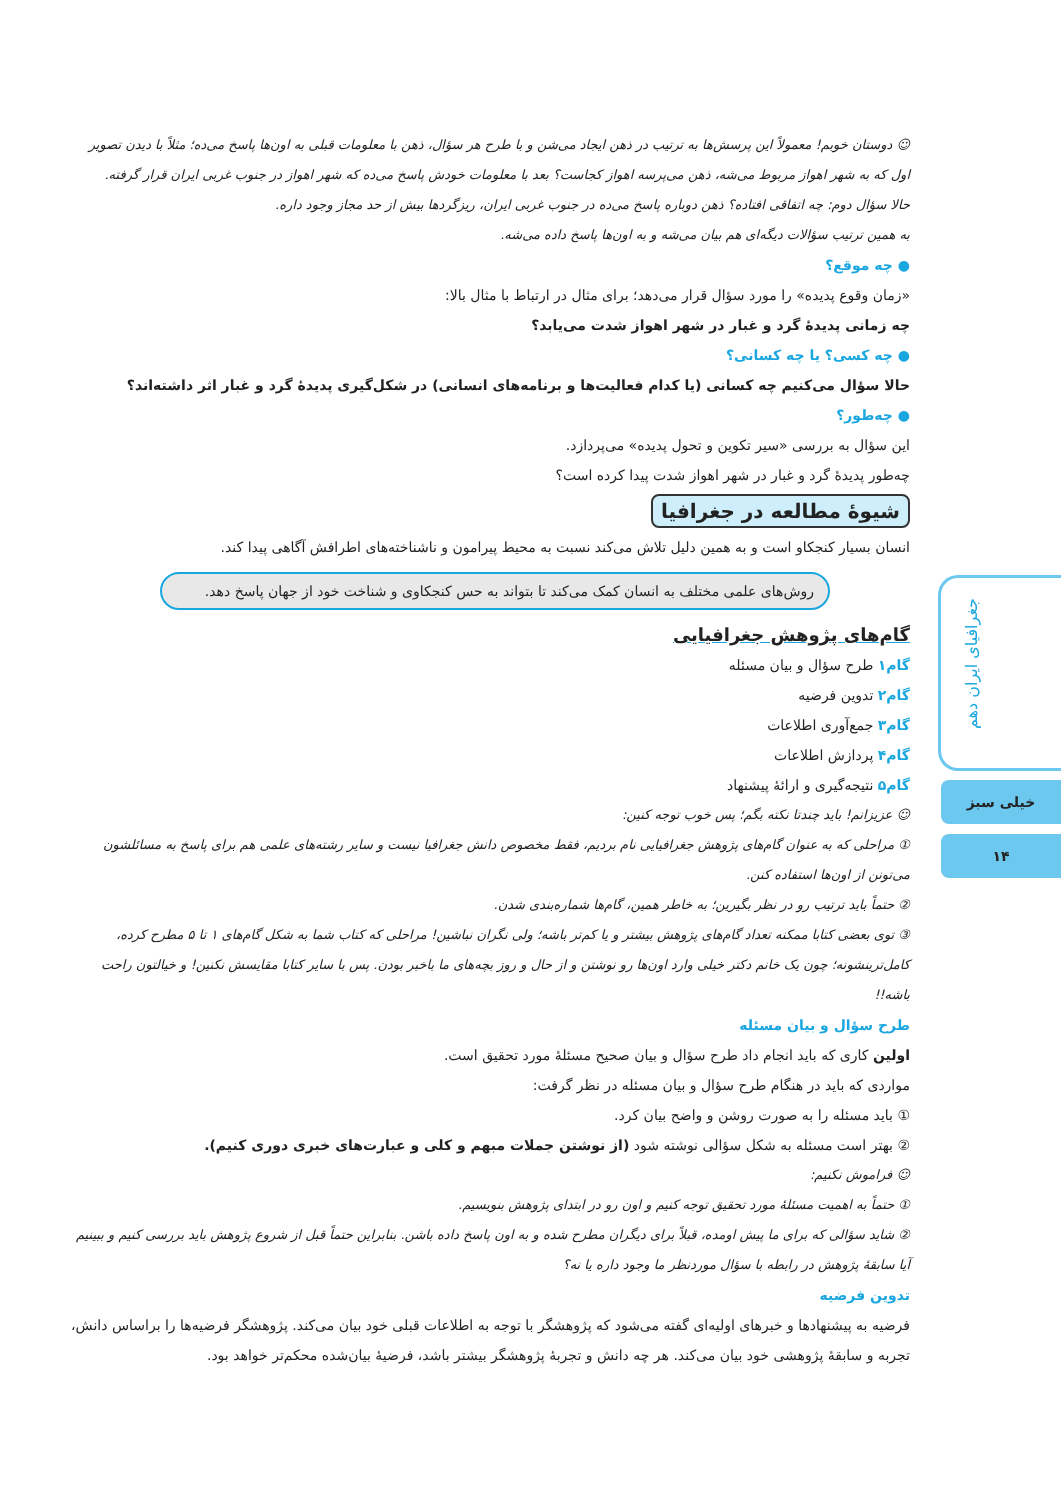☺ دوستان خوبم! معمولاً این پرسش‌ها به ترتیب در ذهن ایجاد می‌شن و با طرح هر سؤال، ذهن با معلومات قبلی به اون‌ها پاسخ می‌ده؛ مثلاً با دیدن تصویر اول که به شهر اهواز مربوط می‌شه، ذهن می‌پرسه اهواز کجاست؟ بعد با معلومات خودش پاسخ می‌ده که شهر اهواز در جنوب غربی ایران قرار گرفته.
حالا سؤال دوم: چه اتفاقی افتاده؟ ذهن دوباره پاسخ می‌ده در جنوب غربی ایران، ریزگردها بیش از حد مجاز وجود داره.
به همین ترتیب سؤالات دیگه‌ای هم بیان می‌شه و به اون‌ها پاسخ داده می‌شه.
● چه موقع؟
«زمان وقوع پدیده» را مورد سؤال قرار می‌دهد؛ برای مثال در ارتباط با مثال بالا:
چه زمانی پدیدهٔ گرد و غبار در شهر اهواز شدت می‌یابد؟
● چه کسی؟ یا چه کسانی؟
حالا سؤال می‌کنیم چه کسانی (یا کدام فعالیت‌ها و برنامه‌های انسانی) در شکل‌گیری پدیدهٔ گرد و غبار اثر داشته‌اند؟
● چه‌طور؟
این سؤال به بررسی «سیر تکوین و تحول پدیده» می‌پردازد.
چه‌طور پدیدهٔ گرد و غبار در شهر اهواز شدت پیدا کرده است؟
شیوهٔ مطالعه در جغرافیا
انسان بسیار کنجکاو است و به همین دلیل تلاش می‌کند نسبت به محیط پیرامون و ناشناخته‌های اطرافش آگاهی پیدا کند.
روش‌های علمی مختلف به انسان کمک می‌کند تا بتواند به حس کنجکاوی و شناخت خود از جهان پاسخ دهد.
گام‌های پژوهش جغرافیایی
گام۱ طرح سؤال و بیان مسئله
گام۲ تدوین فرضیه
گام۳ جمع‌آوری اطلاعات
گام۴ پردازش اطلاعات
گام۵ نتیجه‌گیری و ارائهٔ پیشنهاد
☺ عزیزانم! باید چندتا نکته بگم؛ پس خوب توجه کنین:
① مراحلی که به عنوان گام‌های پژوهش جغرافیایی نام بردیم، فقط مخصوص دانش جغرافیا نیست و سایر رشته‌های علمی هم برای پاسخ به مسائلشون می‌تونن از اون‌ها استفاده کنن.
② حتماً باید ترتیب رو در نظر بگیرین؛ به خاطر همین، گام‌ها شماره‌بندی شدن.
③ توی بعضی کتابا ممکنه تعداد گام‌های پژوهش بیشتر و یا کم‌تر باشه؛ ولی نگران نباشین! مراحلی که کتاب شما به شکل گام‌های ۱ تا ۵ مطرح کرده، کامل‌ترینشونه؛ چون یک خانم دکتر خیلی وارد اون‌ها رو نوشتن و از حال و روز بچه‌های ما باخبر بودن. پس با سایر کتابا مقایسش نکنین! و خیالتون راحت باشه!!
طرح سؤال و بیان مسئله
اولین کاری که باید انجام داد طرح سؤال و بیان صحیح مسئلهٔ مورد تحقیق است.
مواردی که باید در هنگام طرح سؤال و بیان مسئله در نظر گرفت:
① باید مسئله را به صورت روشن و واضح بیان کرد.
② بهتر است مسئله به شکل سؤالی نوشته شود (از نوشتن جملات مبهم و کلی و عبارت‌های خبری دوری کنیم).
☺ فراموش نکنیم:
① حتماً به اهمیت مسئلهٔ مورد تحقیق توجه کنیم و اون رو در ابتدای پژوهش بنویسیم.
② شاید سؤالی که برای ما پیش اومده، قبلاً برای دیگران مطرح شده و به اون پاسخ داده باشن. بنابراین حتماً قبل از شروع پژوهش باید بررسی کنیم و ببینیم آیا سابقهٔ پژوهش در رابطه با سؤال موردنظر ما وجود داره یا نه؟
تدوین فرضیه
فرضیه به پیشنهادها و خبرهای اولیه‌ای گفته می‌شود که پژوهشگر با توجه به اطلاعات قبلی خود بیان می‌کند. پژوهشگر فرضیه‌ها را براساس دانش، تجربه و سابقهٔ پژوهشی خود بیان می‌کند. هر چه دانش و تجربهٔ پژوهشگر بیشتر باشد، فرضیهٔ بیان‌شده محکم‌تر خواهد بود.
جغرافیای ایران دهم
خیلی سبز
۱۴